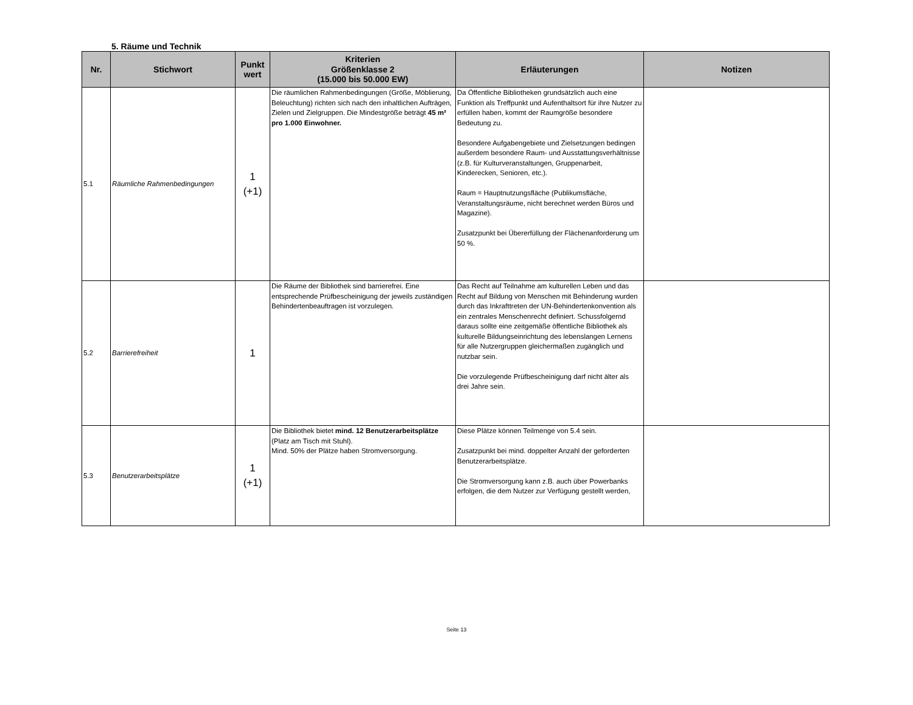5. Räume und Technik
| Nr. | Stichwort | Punkt wert | Kriterien Größenklasse 2 (15.000 bis 50.000 EW) | Erläuterungen | Notizen |
| --- | --- | --- | --- | --- | --- |
| 5.1 | Räumliche Rahmenbedingungen | 1 (+1) | Die räumlichen Rahmenbedingungen (Größe, Möblierung, Beleuchtung) richten sich nach den inhaltlichen Aufträgen, Zielen und Zielgruppen. Die Mindestgröße beträgt 45 m² pro 1.000 Einwohner. | Da Öffentliche Bibliotheken grundsätzlich auch eine Funktion als Treffpunkt und Aufenthaltsort für ihre Nutzer zu erfüllen haben, kommt der Raumgröße besondere Bedeutung zu. Besondere Aufgabengebiete und Zielsetzungen bedingen außerdem besondere Raum- und Ausstattungsverhältnisse (z.B. für Kulturveranstaltungen, Gruppenarbeit, Kinderecken, Senioren, etc.). Raum = Hauptnutzungsfläche (Publikumsfläche, Veranstaltungsräume, nicht berechnet werden Büros und Magazine). Zusatzpunkt bei Übererfüllung der Flächenanforderung um 50 %. | |
| 5.2 | Barrierefreiheit | 1 | Die Räume der Bibliothek sind barrierefrei. Eine entsprechende Prüfbescheinigung der jeweils zuständigen Behindertenbeauftragen ist vorzulegen. | Das Recht auf Teilnahme am kulturellen Leben und das Recht auf Bildung von Menschen mit Behinderung wurden durch das Inkrafttreten der UN-Behindertenkonvention als ein zentrales Menschenrecht definiert. Schussfolgernd daraus sollte eine zeitgemäße öffentliche Bibliothek als kulturelle Bildungseinrichtung des lebenslangen Lernens für alle Nutzergruppen gleichermaßen zugänglich und nutzbar sein. Die vorzulegende Prüfbescheinigung darf nicht älter als drei Jahre sein. | |
| 5.3 | Benutzerarbeitsplätze | 1 (+1) | Die Bibliothek bietet mind. 12 Benutzerarbeitsplätze (Platz am Tisch mit Stuhl). Mind. 50% der Plätze haben Stromversorgung. | Diese Plätze können Teilmenge von 5.4 sein. Zusatzpunkt bei mind. doppelter Anzahl der geforderten Benutzerarbeitsplätze. Die Stromversorgung kann z.B. auch über Powerbanks erfolgen, die dem Nutzer zur Verfügung gestellt werden, | |
Seite 13